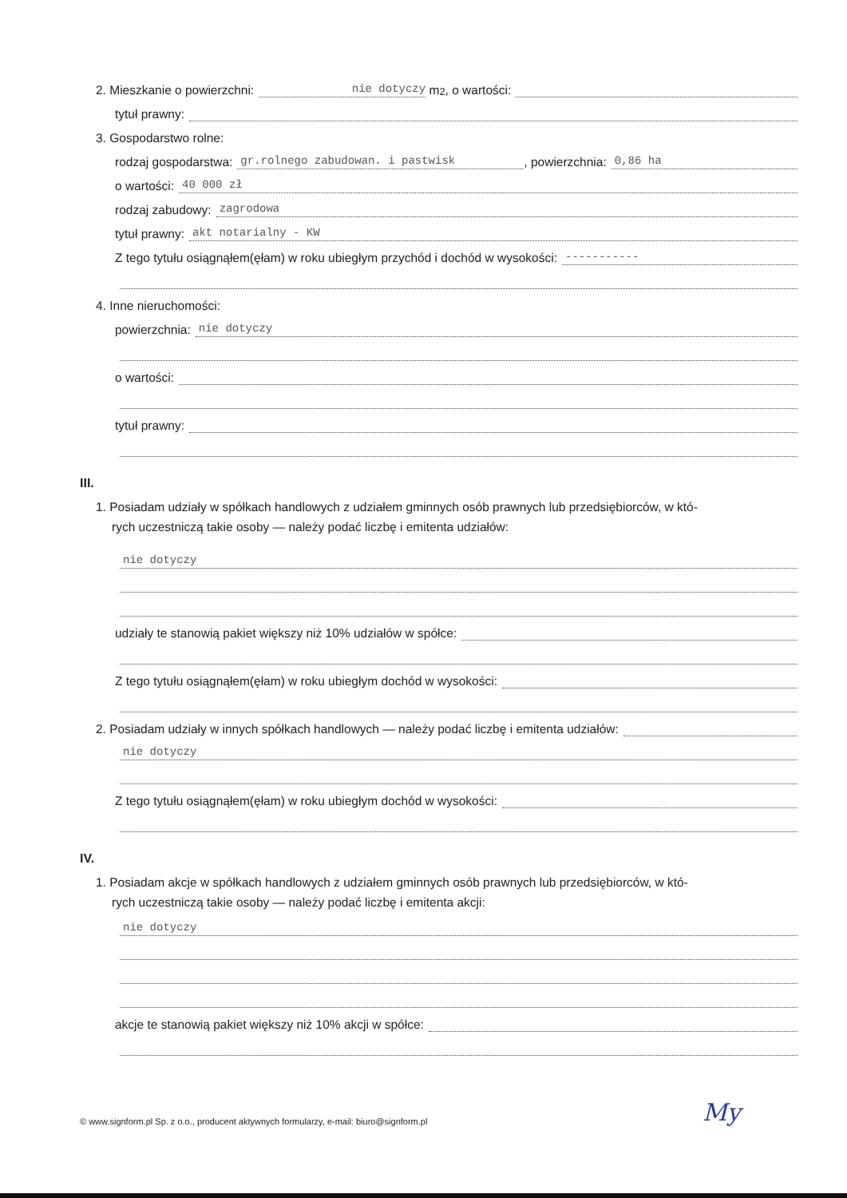2. Mieszkanie o powierzchni: nie dotyczy m <sup>2</sup>, o wartości:
tytuł prawny:
3. Gospodarstwo rolne:
rodzaj gospodarstwa: gr.rolnego zabudowan. i pastwisk, powierzchnia: 0,86 ha
o wartości: 40 000 zł
rodzaj zabudowy: zagrodowa
tytuł prawny: akt notarialny - KW
Z tego tytułu osiągnąłem(ęłam) w roku ubiegłym przychód i dochód w wysokości: -----------
4. Inne nieruchomości:
powierzchnia: nie dotyczy
o wartości:
tytuł prawny:
III.
1. Posiadam udziały w spółkach handlowych z udziałem gminnych osób prawnych lub przedsiębiorców, w któ-
rych uczestniczą takie osoby — należy podać liczbę i emitenta udziałów:
nie dotyczy
udziały te stanowią pakiet większy niż 10% udziałów w spółce:
Z tego tytułu osiągnąłem(ęłam) w roku ubiegłym dochód w wysokości:
2. Posiadam udziały w innych spółkach handlowych — należy podać liczbę i emitenta udziałów:
nie dotyczy
Z tego tytułu osiągnąłem(ęłam) w roku ubiegłym dochód w wysokości:
IV.
1. Posiadam akcje w spółkach handlowych z udziałem gminnych osób prawnych lub przedsiębiorców, w któ-
rych uczestniczą takie osoby — należy podać liczbę i emitenta akcji:
nie dotyczy
akcje te stanowią pakiet większy niż 10% akcji w spółce:
© www.signform.pl Sp. z o.o., producent aktywnych formularzy, e-mail: biuro@signform.pl
My